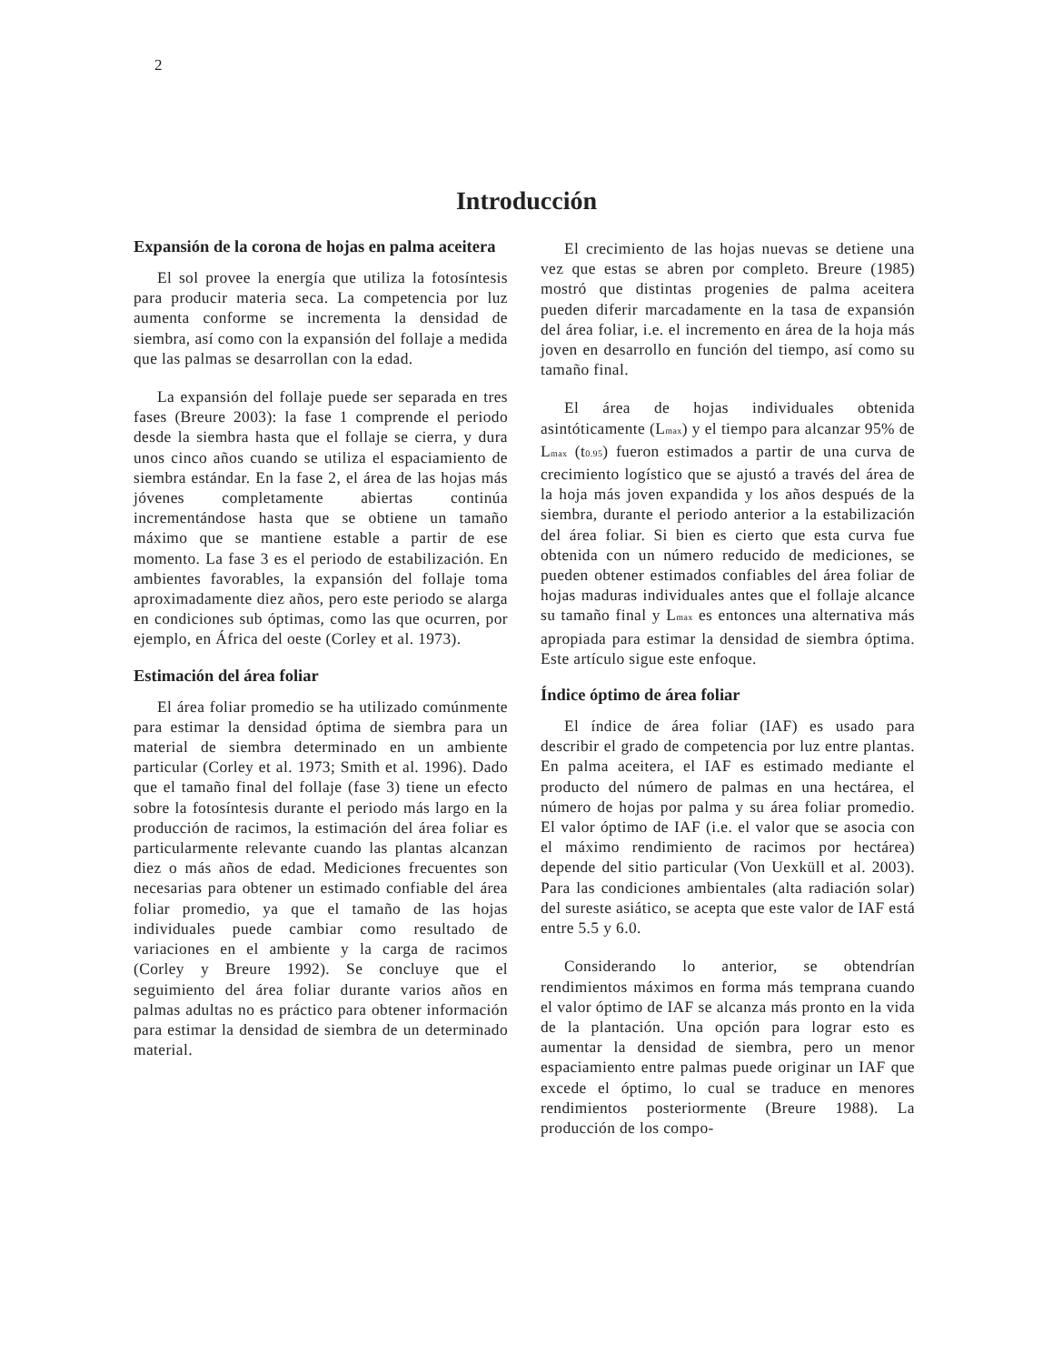2
Introducción
Expansión de la corona de hojas en palma aceitera
El sol provee la energía que utiliza la fotosíntesis para producir materia seca. La competencia por luz aumenta conforme se incrementa la densidad de siembra, así como con la expansión del follaje a medida que las palmas se desarrollan con la edad.
La expansión del follaje puede ser separada en tres fases (Breure 2003): la fase 1 comprende el periodo desde la siembra hasta que el follaje se cierra, y dura unos cinco años cuando se utiliza el espaciamiento de siembra estándar. En la fase 2, el área de las hojas más jóvenes completamente abiertas continúa incrementándose hasta que se obtiene un tamaño máximo que se mantiene estable a partir de ese momento. La fase 3 es el periodo de estabilización. En ambientes favorables, la expansión del follaje toma aproximadamente diez años, pero este periodo se alarga en condiciones sub óptimas, como las que ocurren, por ejemplo, en África del oeste (Corley et al. 1973).
Estimación del área foliar
El área foliar promedio se ha utilizado comúnmente para estimar la densidad óptima de siembra para un material de siembra determinado en un ambiente particular (Corley et al. 1973; Smith et al. 1996). Dado que el tamaño final del follaje (fase 3) tiene un efecto sobre la fotosíntesis durante el periodo más largo en la producción de racimos, la estimación del área foliar es particularmente relevante cuando las plantas alcanzan diez o más años de edad. Mediciones frecuentes son necesarias para obtener un estimado confiable del área foliar promedio, ya que el tamaño de las hojas individuales puede cambiar como resultado de variaciones en el ambiente y la carga de racimos (Corley y Breure 1992). Se concluye que el seguimiento del área foliar durante varios años en palmas adultas no es práctico para obtener información para estimar la densidad de siembra de un determinado material.
El crecimiento de las hojas nuevas se detiene una vez que estas se abren por completo. Breure (1985) mostró que distintas progenies de palma aceitera pueden diferir marcadamente en la tasa de expansión del área foliar, i.e. el incremento en área de la hoja más joven en desarrollo en función del tiempo, así como su tamaño final.
El área de hojas individuales obtenida asintóticamente (L<sub>max</sub>) y el tiempo para alcanzar 95% de L<sub>max</sub> (t<sub>0.95</sub>) fueron estimados a partir de una curva de crecimiento logístico que se ajustó a través del área de la hoja más joven expandida y los años después de la siembra, durante el periodo anterior a la estabilización del área foliar. Si bien es cierto que esta curva fue obtenida con un número reducido de mediciones, se pueden obtener estimados confiables del área foliar de hojas maduras individuales antes que el follaje alcance su tamaño final y L<sub>max</sub> es entonces una alternativa más apropiada para estimar la densidad de siembra óptima. Este artículo sigue este enfoque.
Índice óptimo de área foliar
El índice de área foliar (IAF) es usado para describir el grado de competencia por luz entre plantas. En palma aceitera, el IAF es estimado mediante el producto del número de palmas en una hectárea, el número de hojas por palma y su área foliar promedio. El valor óptimo de IAF (i.e. el valor que se asocia con el máximo rendimiento de racimos por hectárea) depende del sitio particular (Von Uexküll et al. 2003). Para las condiciones ambientales (alta radiación solar) del sureste asiático, se acepta que este valor de IAF está entre 5.5 y 6.0.
Considerando lo anterior, se obtendrían rendimientos máximos en forma más temprana cuando el valor óptimo de IAF se alcanza más pronto en la vida de la plantación. Una opción para lograr esto es aumentar la densidad de siembra, pero un menor espaciamiento entre palmas puede originar un IAF que excede el óptimo, lo cual se traduce en menores rendimientos posteriormente (Breure 1988). La producción de los compo-